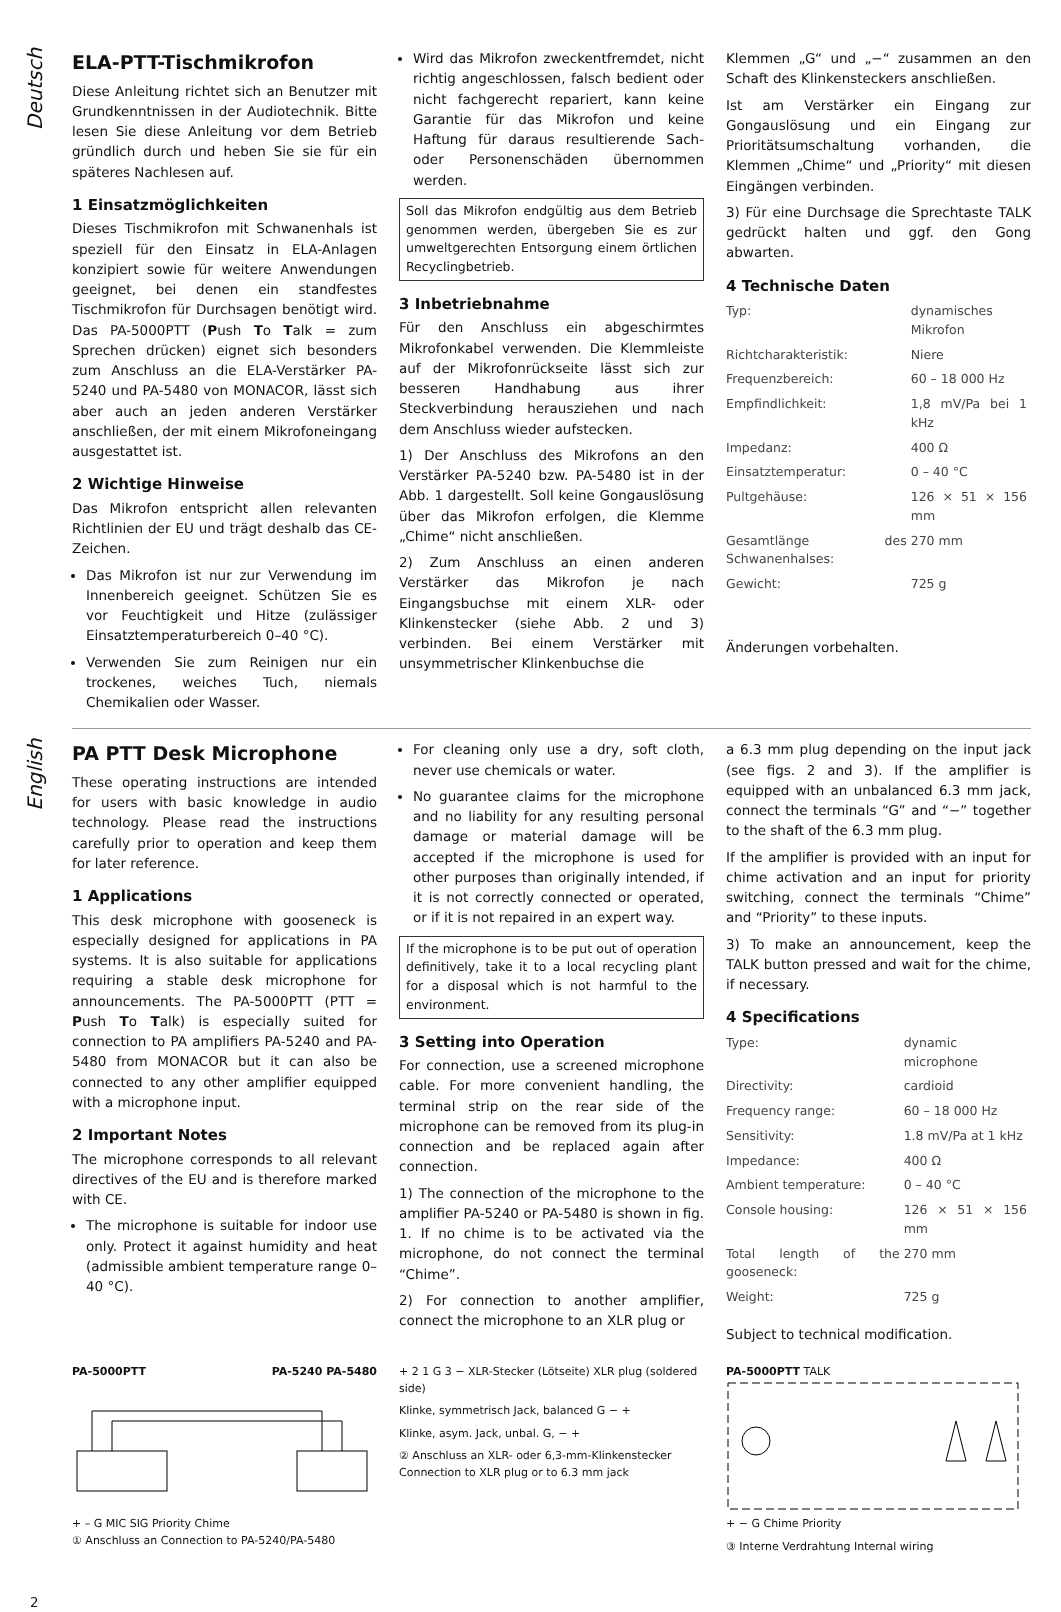Deutsch
ELA-PTT-Tischmikrofon
Diese Anleitung richtet sich an Benutzer mit Grundkenntnissen in der Audiotechnik. Bitte lesen Sie diese Anleitung vor dem Betrieb gründlich durch und heben Sie sie für ein späteres Nachlesen auf.
1 Einsatzmöglichkeiten
Dieses Tischmikrofon mit Schwanenhals ist speziell für den Einsatz in ELA-Anlagen konzipiert sowie für weitere Anwendungen geeignet, bei denen ein standfestes Tischmikrofon für Durchsagen benötigt wird. Das PA-5000PTT (Push To Talk = zum Sprechen drücken) eignet sich besonders zum Anschluss an die ELA-Verstärker PA-5240 und PA-5480 von MONACOR, lässt sich aber auch an jeden anderen Verstärker anschließen, der mit einem Mikrofoneingang ausgestattet ist.
2 Wichtige Hinweise
Das Mikrofon entspricht allen relevanten Richtlinien der EU und trägt deshalb das CE-Zeichen.
Das Mikrofon ist nur zur Verwendung im Innenbereich geeignet. Schützen Sie es vor Feuchtigkeit und Hitze (zulässiger Einsatztemperaturbereich 0–40 °C).
Verwenden Sie zum Reinigen nur ein trockenes, weiches Tuch, niemals Chemikalien oder Wasser.
Wird das Mikrofon zweckentfremdet, nicht richtig angeschlossen, falsch bedient oder nicht fachgerecht repariert, kann keine Garantie für das Mikrofon und keine Haftung für daraus resultierende Sach- oder Personenschäden übernommen werden.
Soll das Mikrofon endgültig aus dem Betrieb genommen werden, übergeben Sie es zur umweltgerechten Entsorgung einem örtlichen Recyclingbetrieb.
3 Inbetriebnahme
Für den Anschluss ein abgeschirmtes Mikrofonkabel verwenden. Die Klemmleiste auf der Mikrofonrückseite lässt sich zur besseren Handhabung aus ihrer Steckverbindung herausziehen und nach dem Anschluss wieder aufstecken.
1) Der Anschluss des Mikrofons an den Verstärker PA-5240 bzw. PA-5480 ist in der Abb. 1 dargestellt. Soll keine Gongauslösung über das Mikrofon erfolgen, die Klemme „Chime“ nicht anschließen.
2) Zum Anschluss an einen anderen Verstärker das Mikrofon je nach Eingangsbuchse mit einem XLR- oder Klinkenstecker (siehe Abb. 2 und 3) verbinden. Bei einem Verstärker mit unsymmetrischer Klinkenbuchse die
Klemmen „G“ und „−“ zusammen an den Schaft des Klinkensteckers anschließen.
Ist am Verstärker ein Eingang zur Gongauslösung und ein Eingang zur Prioritätsumschaltung vorhanden, die Klemmen „Chime“ und „Priority“ mit diesen Eingängen verbinden.
3) Für eine Durchsage die Sprechtaste TALK gedrückt halten und ggf. den Gong abwarten.
4 Technische Daten
| Typ: | dynamisches Mikrofon |
| Richtcharakteristik: | Niere |
| Frequenzbereich: | 60 – 18 000 Hz |
| Empfindlichkeit: | 1,8 mV/Pa bei 1 kHz |
| Impedanz: | 400 Ω |
| Einsatztemperatur: | 0 – 40 °C |
| Pultgehäuse: | 126 × 51 × 156 mm |
| Gesamtlänge des Schwanenhalses: | 270 mm |
| Gewicht: | 725 g |
Änderungen vorbehalten.
English
PA PTT Desk Microphone
These operating instructions are intended for users with basic knowledge in audio technology. Please read the instructions carefully prior to operation and keep them for later reference.
1 Applications
This desk microphone with gooseneck is especially designed for applications in PA systems. It is also suitable for applications requiring a stable desk microphone for announcements. The PA-5000PTT (PTT = Push To Talk) is especially suited for connection to PA amplifiers PA-5240 and PA-5480 from MONACOR but it can also be connected to any other amplifier equipped with a microphone input.
2 Important Notes
The microphone corresponds to all relevant directives of the EU and is therefore marked with CE.
The microphone is suitable for indoor use only. Protect it against humidity and heat (admissible ambient temperature range 0–40 °C).
For cleaning only use a dry, soft cloth, never use chemicals or water.
No guarantee claims for the microphone and no liability for any resulting personal damage or material damage will be accepted if the microphone is used for other purposes than originally intended, if it is not correctly connected or operated, or if it is not repaired in an expert way.
If the microphone is to be put out of operation definitively, take it to a local recycling plant for a disposal which is not harmful to the environment.
3 Setting into Operation
For connection, use a screened microphone cable. For more convenient handling, the terminal strip on the rear side of the microphone can be removed from its plug-in connection and be replaced again after connection.
1) The connection of the microphone to the amplifier PA-5240 or PA-5480 is shown in fig. 1. If no chime is to be activated via the microphone, do not connect the terminal “Chime”.
2) For connection to another amplifier, connect the microphone to an XLR plug or
a 6.3 mm plug depending on the input jack (see figs. 2 and 3). If the amplifier is equipped with an unbalanced 6.3 mm jack, connect the terminals “G” and “−” together to the shaft of the 6.3 mm plug.
If the amplifier is provided with an input for chime activation and an input for priority switching, connect the terminals “Chime” and “Priority” to these inputs.
3) To make an announcement, keep the TALK button pressed and wait for the chime, if necessary.
4 Specifications
| Type: | dynamic microphone |
| Directivity: | cardioid |
| Frequency range: | 60 – 18 000 Hz |
| Sensitivity: | 1.8 mV/Pa at 1 kHz |
| Impedance: | 400 Ω |
| Ambient temperature: | 0 – 40 °C |
| Console housing: | 126 × 51 × 156 mm |
| Total length of the gooseneck: | 270 mm |
| Weight: | 725 g |
Subject to technical modification.
PA-5000PTT PA-5240 PA-5480 + – G MIC SIG Priority Chime
① Anschluss an Connection to PA-5240/PA-5480
+ 2 1 G 3 − XLR-Stecker (Lötseite) XLR plug (soldered side)
Klinke, symmetrisch Jack, balanced G − +
Klinke, asym. Jack, unbal. G, − +
② Anschluss an XLR- oder 6,3-mm-Klinkenstecker Connection to XLR plug or to 6.3 mm jack
PA-5000PTT TALK
+ − G Chime Priority
③ Interne Verdrahtung Internal wiring
2